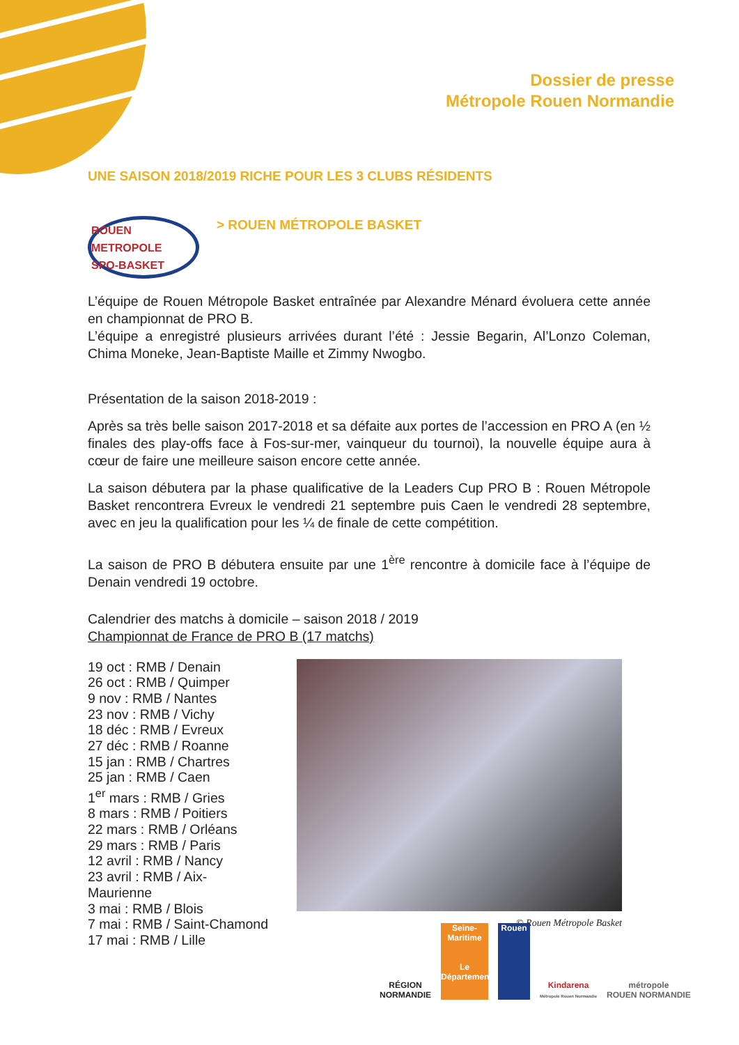Dossier de presse
Métropole Rouen Normandie
UNE SAISON 2018/2019 RICHE POUR LES 3 CLUBS RÉSIDENTS
ROUEN METROPOLE
SPO-BASKET
> ROUEN MÉTROPOLE BASKET
L’équipe de Rouen Métropole Basket entraînée par Alexandre Ménard évoluera cette année en championnat de PRO B.
L’équipe a enregistré plusieurs arrivées durant l’été : Jessie Begarin, Al’Lonzo Coleman, Chima Moneke, Jean-Baptiste Maille et Zimmy Nwogbo.
Présentation de la saison 2018-2019 :
Après sa très belle saison 2017-2018 et sa défaite aux portes de l’accession en PRO A (en ½ finales des play-offs face à Fos-sur-mer, vainqueur du tournoi), la nouvelle équipe aura à cœur de faire une meilleure saison encore cette année.
La saison débutera par la phase qualificative de la Leaders Cup PRO B : Rouen Métropole Basket rencontrera Evreux le vendredi 21 septembre puis Caen le vendredi 28 septembre, avec en jeu la qualification pour les ¼ de finale de cette compétition.
La saison de PRO B débutera ensuite par une 1<sup>ère</sup> rencontre à domicile face à l’équipe de Denain vendredi 19 octobre.
Calendrier des matchs à domicile – saison 2018 / 2019
Championnat de France de PRO B (17 matchs)
19 oct : RMB / Denain
26 oct : RMB / Quimper
9 nov : RMB / Nantes
23 nov : RMB / Vichy
18 déc : RMB / Evreux
27 déc : RMB / Roanne
15 jan : RMB / Chartres
25 jan : RMB / Caen
1<sup>er</sup> mars : RMB / Gries
8 mars : RMB / Poitiers
22 mars : RMB / Orléans
29 mars : RMB / Paris
12 avril : RMB / Nancy
23 avril : RMB / Aix-Maurienne
3 mai : RMB / Blois
7 mai : RMB / Saint-Chamond
17 mai : RMB / Lille
© Rouen Métropole Basket
RÉGION
NORMANDIE
Seine-Maritime
Le Département
Rouen
Kindarena
Métropole Rouen Normandie
métropole
ROUEN NORMANDIE